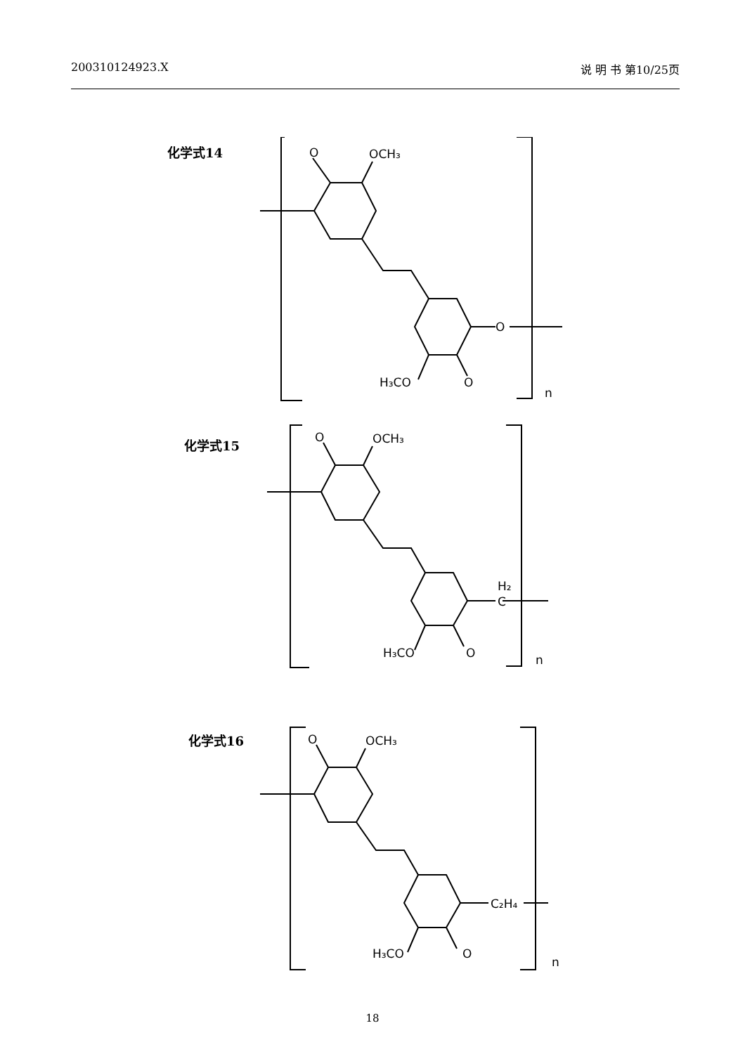200310124923.X 说 明 书 第10/25页
化学式14
O
OCH₃
O
H₃CO
O
n
化学式15
O
OCH₃
H₂
C
H₃CO
O
n
化学式16
O
OCH₃
C₂H₄
H₃CO
O
n
18